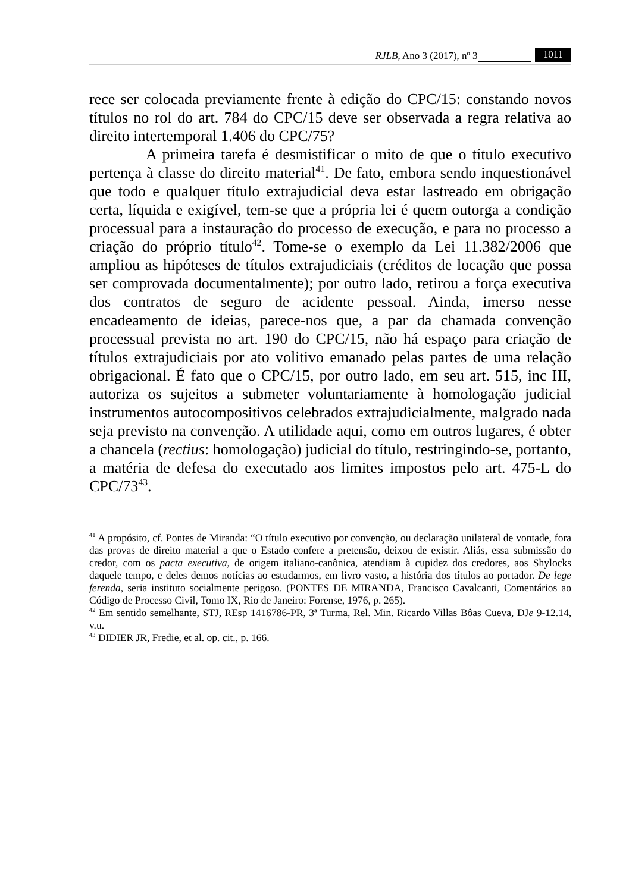RJLB, Ano 3 (2017), nº 3 1011
rece ser colocada previamente frente à edição do CPC/15: constando novos títulos no rol do art. 784 do CPC/15 deve ser observada a regra relativa ao direito intertemporal 1.406 do CPC/75?
A primeira tarefa é desmistificar o mito de que o título executivo pertença à classe do direito material<sup>41</sup>. De fato, embora sendo inquestionável que todo e qualquer título extrajudicial deva estar lastreado em obrigação certa, líquida e exigível, tem-se que a própria lei é quem outorga a condição processual para a instauração do processo de execução, e para no processo a criação do próprio título<sup>42</sup>. Tome-se o exemplo da Lei 11.382/2006 que ampliou as hipóteses de títulos extrajudiciais (créditos de locação que possa ser comprovada documentalmente); por outro lado, retirou a força executiva dos contratos de seguro de acidente pessoal. Ainda, imerso nesse encadeamento de ideias, parece-nos que, a par da chamada convenção processual prevista no art. 190 do CPC/15, não há espaço para criação de títulos extrajudiciais por ato volitivo emanado pelas partes de uma relação obrigacional. É fato que o CPC/15, por outro lado, em seu art. 515, inc III, autoriza os sujeitos a submeter voluntariamente à homologação judicial instrumentos autocompositivos celebrados extrajudicialmente, malgrado nada seja previsto na convenção. A utilidade aqui, como em outros lugares, é obter a chancela (rectius: homologação) judicial do título, restringindo-se, portanto, a matéria de defesa do executado aos limites impostos pelo art. 475-L do CPC/73<sup>43</sup>.
<sup>41</sup> A propósito, cf. Pontes de Miranda: “O título executivo por convenção, ou declaração unilateral de vontade, fora das provas de direito material a que o Estado confere a pretensão, deixou de existir. Aliás, essa submissão do credor, com os pacta executiva, de origem italiano-canônica, atendiam à cupidez dos credores, aos Shylocks daquele tempo, e deles demos notícias ao estudarmos, em livro vasto, a história dos títulos ao portador. De lege ferenda, seria instituto socialmente perigoso. (PONTES DE MIRANDA, Francisco Cavalcanti, Comentários ao Código de Processo Civil, Tomo IX, Rio de Janeiro: Forense, 1976, p. 265).
<sup>42</sup> Em sentido semelhante, STJ, REsp 1416786-PR, 3ª Turma, Rel. Min. Ricardo Villas Bôas Cueva, DJe 9-12.14, v.u.
<sup>43</sup> DIDIER JR, Fredie, et al. op. cit., p. 166.